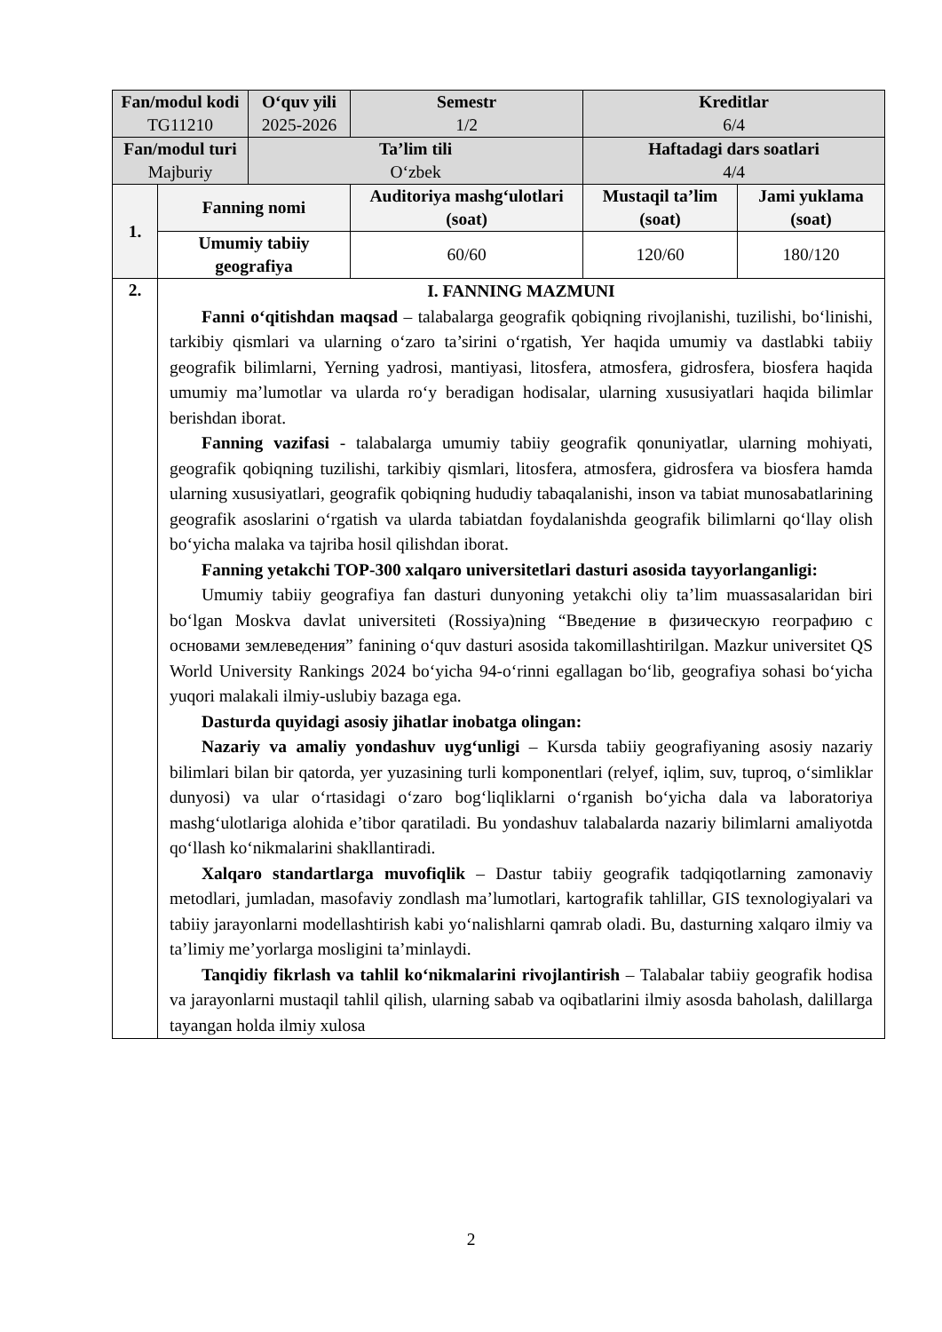| Fan/modul kodi TG11210 | | O‘quv yili 2025-2026 | Semestr 1/2 | Kreditlar 6/4 | |
| Fan/modul turi Majburiy | | Ta’lim tili O‘zbek | | Haftadagi dars soatlari 4/4 | |
| 1. | Fanning nomi | | Auditoriya mashg‘ulotlari (soat) | Mustaqil ta’lim (soat) | Jami yuklama (soat) |
| | Umumiy tabiiy geografiya | | 60/60 | 120/60 | 180/120 |
| 2. | I. FANNING MAZMUNI Fanni o‘qitishdan maqsad – talabalarga geografik qobiqning rivojlanishi, tuzilishi, bo‘linishi, tarkibiy qismlari va ularning o‘zaro ta’sirini o‘rgatish, Yer haqida umumiy va dastlabki tabiiy geografik bilimlarni, Yerning yadrosi, mantiyasi, litosfera, atmosfera, gidrosfera, biosfera haqida umumiy ma’lumotlar va ularda ro‘y beradigan hodisalar, ularning xususiyatlari haqida bilimlar berishdan iborat. Fanning vazifasi - talabalarga umumiy tabiiy geografik qonuniyatlar, ularning mohiyati, geografik qobiqning tuzilishi, tarkibiy qismlari, litosfera, atmosfera, gidrosfera va biosfera hamda ularning xususiyatlari, geografik qobiqning hududiy tabaqalanishi, inson va tabiat munosabatlarining geografik asoslarini o‘rgatish va ularda tabiatdan foydalanishda geografik bilimlarni qo‘llay olish bo‘yicha malaka va tajriba hosil qilishdan iborat. Fanning yetakchi TOP-300 xalqaro universitetlari dasturi asosida tayyorlanganligi: Umumiy tabiiy geografiya fan dasturi dunyoning yetakchi oliy ta’lim muassasalaridan biri bo‘lgan Moskva davlat universiteti (Rossiya)ning “Введение в физическую географию с основами землеведения” fanining o‘quv dasturi asosida takomillashtirilgan. Mazkur universitet QS World University Rankings 2024 bo‘yicha 94-o‘rinni egallagan bo‘lib, geografiya sohasi bo‘yicha yuqori malakali ilmiy-uslubiy bazaga ega. Dasturda quyidagi asosiy jihatlar inobatga olingan: Nazariy va amaliy yondashuv uyg‘unligi – Kursda tabiiy geografiyaning asosiy nazariy bilimlari bilan bir qatorda, yer yuzasining turli komponentlari (relyef, iqlim, suv, tuproq, o‘simliklar dunyosi) va ular o‘rtasidagi o‘zaro bog‘liqliklarni o‘rganish bo‘yicha dala va laboratoriya mashg‘ulotlariga alohida e’tibor qaratiladi. Bu yondashuv talabalarda nazariy bilimlarni amaliyotda qo‘llash ko‘nikmalarini shakllantiradi. Xalqaro standartlarga muvofiqlik – Dastur tabiiy geografik tadqiqotlarning zamonaviy metodlari, jumladan, masofaviy zondlash ma’lumotlari, kartografik tahlillar, GIS texnologiyalari va tabiiy jarayonlarni modellashtirish kabi yo‘nalishlarni qamrab oladi. Bu, dasturning xalqaro ilmiy va ta’limiy me’yorlarga mosligini ta’minlaydi. Tanqidiy fikrlash va tahlil ko‘nikmalarini rivojlantirish – Talabalar tabiiy geografik hodisa va jarayonlarni mustaqil tahlil qilish, ularning sabab va oqibatlarini ilmiy asosda baholash, dalillarga tayangan holda ilmiy xulosa | | | | |
2